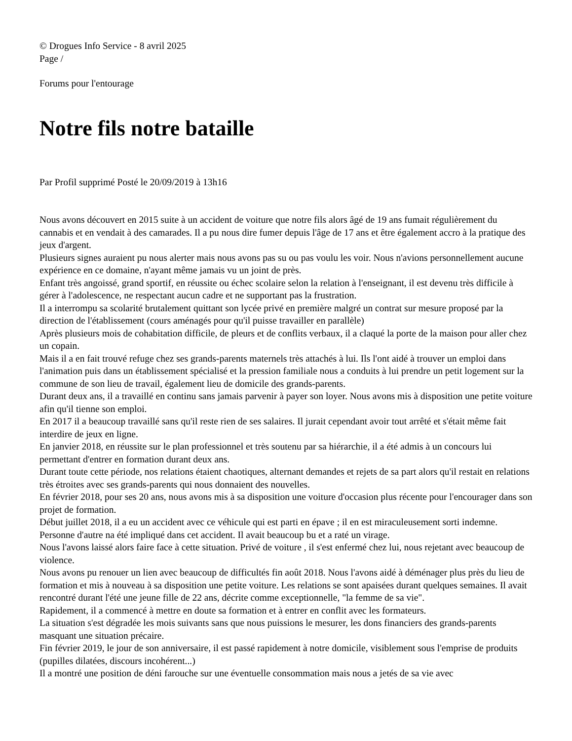© Drogues Info Service - 8 avril 2025
Page /
Forums pour l'entourage
Notre fils notre bataille
Par Profil supprimé Posté le 20/09/2019 à 13h16
Nous avons découvert en 2015 suite à un accident de voiture que notre fils alors âgé de 19 ans fumait régulièrement du cannabis et en vendait à des camarades. Il a pu nous dire fumer depuis l'âge de 17 ans et être également accro à la pratique des jeux d'argent.
Plusieurs signes auraient pu nous alerter mais nous avons pas su ou pas voulu les voir. Nous n'avions personnellement aucune expérience en ce domaine, n'ayant même jamais vu un joint de près.
Enfant très angoissé, grand sportif, en réussite ou échec scolaire selon la relation à l'enseignant, il est devenu très difficile à gérer à l'adolescence, ne respectant aucun cadre et ne supportant pas la frustration.
Il a interrompu sa scolarité brutalement quittant son lycée privé en première malgré un contrat sur mesure proposé par la direction de l'établissement (cours aménagés pour qu'il puisse travailler en parallèle)
Après plusieurs mois de cohabitation difficile, de pleurs et de conflits verbaux, il a claqué la porte de la maison pour aller chez un copain.
Mais il a en fait trouvé refuge chez ses grands-parents maternels très attachés à lui. Ils l'ont aidé à trouver un emploi dans l'animation puis dans un établissement spécialisé et la pression familiale nous a conduits à lui prendre un petit logement sur la commune de son lieu de travail, également lieu de domicile des grands-parents.
Durant deux ans, il a travaillé en continu sans jamais parvenir à payer son loyer. Nous avons mis à disposition une petite voiture afin qu'il tienne son emploi.
En 2017 il a beaucoup travaillé sans qu'il reste rien de ses salaires. Il jurait cependant avoir tout arrêté et s'était même fait interdire de jeux en ligne.
En janvier 2018, en réussite sur le plan professionnel et très soutenu par sa hiérarchie, il a été admis à un concours lui permettant d'entrer en formation durant deux ans.
Durant toute cette période, nos relations étaient chaotiques, alternant demandes et rejets de sa part alors qu'il restait en relations très étroites avec ses grands-parents qui nous donnaient des nouvelles.
En février 2018, pour ses 20 ans, nous avons mis à sa disposition une voiture d'occasion plus récente pour l'encourager dans son projet de formation.
Début juillet 2018, il a eu un accident avec ce véhicule qui est parti en épave ; il en est miraculeusement sorti indemne. Personne d'autre na été impliqué dans cet accident. Il avait beaucoup bu et a raté un virage.
Nous l'avons laissé alors faire face à cette situation. Privé de voiture , il s'est enfermé chez lui, nous rejetant avec beaucoup de violence.
Nous avons pu renouer un lien avec beaucoup de difficultés fin août 2018. Nous l'avons aidé à déménager plus près du lieu de formation et mis à nouveau à sa disposition une petite voiture. Les relations se sont apaisées durant quelques semaines. Il avait rencontré durant l'été une jeune fille de 22 ans, décrite comme exceptionnelle, "la femme de sa vie".
Rapidement, il a commencé à mettre en doute sa formation et à entrer en conflit avec les formateurs.
La situation s'est dégradée les mois suivants sans que nous puissions le mesurer, les dons financiers des grands-parents masquant une situation précaire.
Fin février 2019, le jour de son anniversaire, il est passé rapidement à notre domicile, visiblement sous l'emprise de produits (pupilles dilatées, discours incohérent...)
Il a montré une position de déni farouche sur une éventuelle consommation mais nous a jetés de sa vie avec